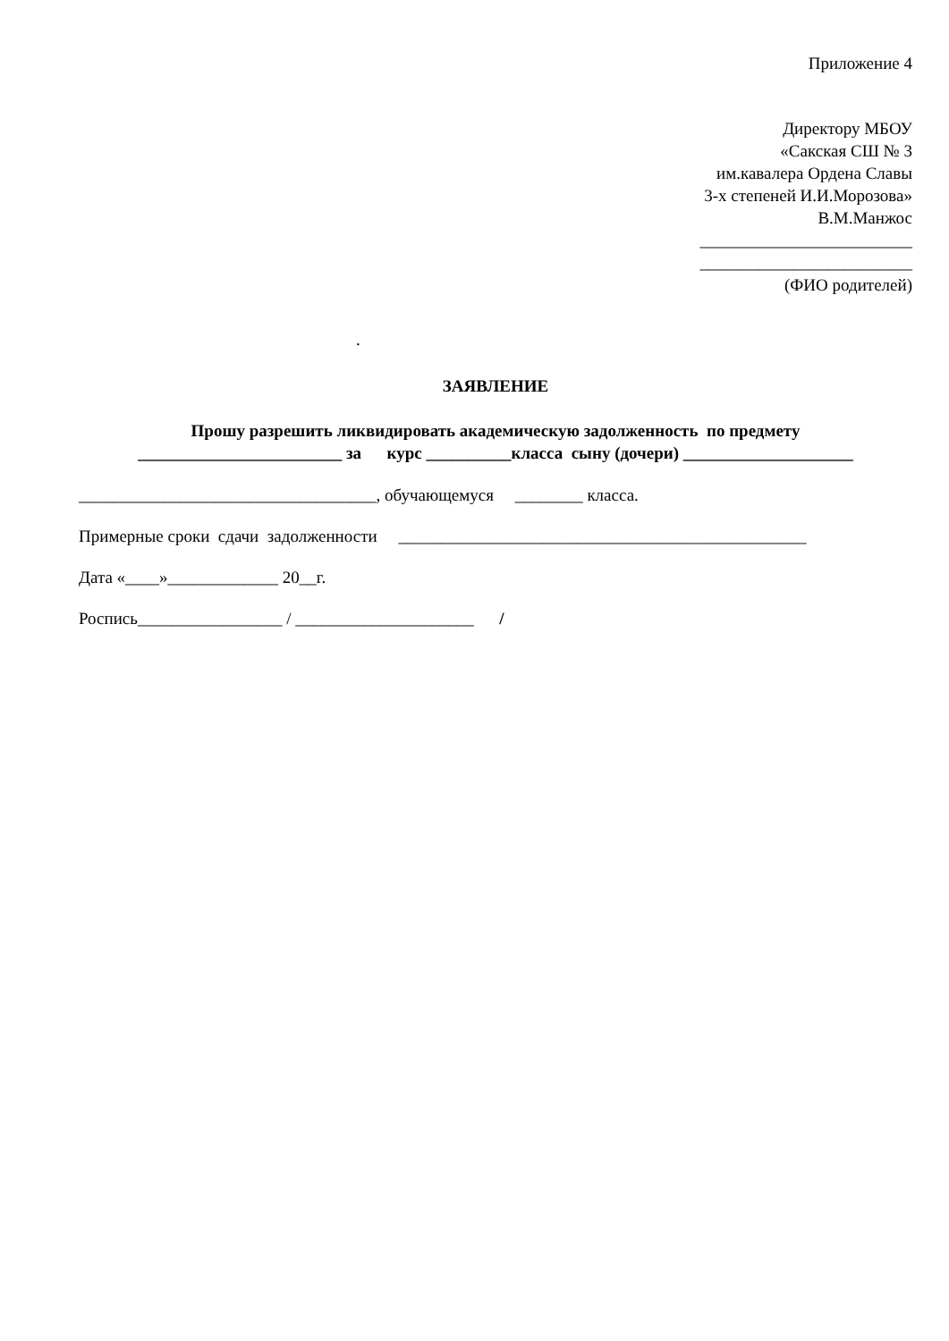Приложение 4
Директору МБОУ
«Сакская СШ № 3
им.кавалера Ордена Славы
3-х степеней И.И.Морозова»
В.М.Манжос
_________________________
_________________________
(ФИО родителей)
.
ЗАЯВЛЕНИЕ
Прошу разрешить ликвидировать академическую задолженность по предмету
________________________ за курс __________класса сыну (дочери) ____________________
___________________________________, обучающемуся ________ класса.
Примерные сроки сдачи задолженности ________________________________________________
Дата «____»_____________ 20__г.
Роспись_________________ / _____________________ /